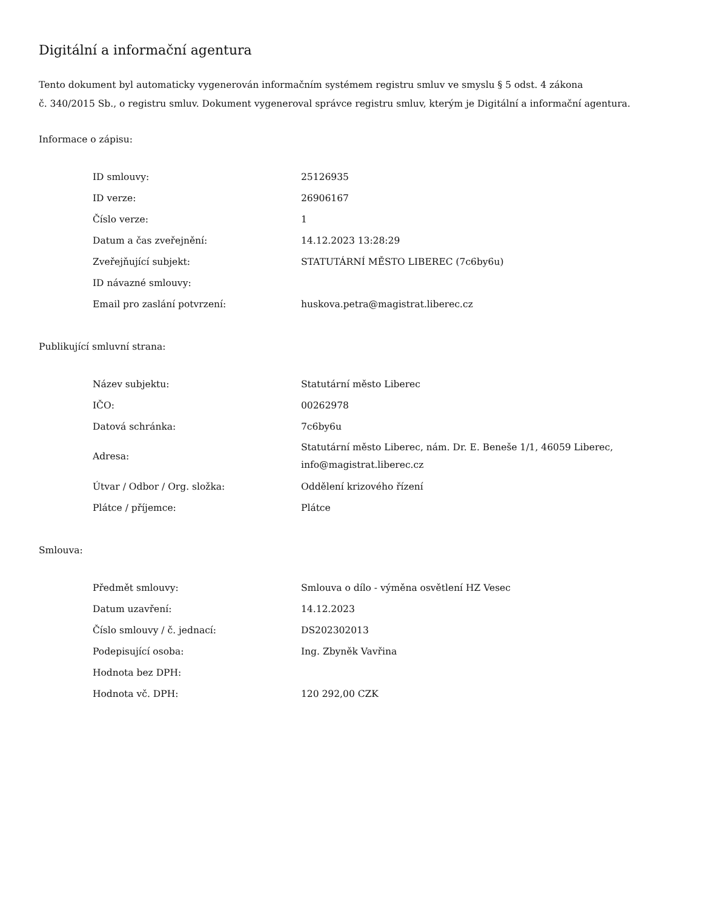Digitální a informační agentura
Tento dokument byl automaticky vygenerován informačním systémem registru smluv ve smyslu § 5 odst. 4 zákona
č. 340/2015 Sb., o registru smluv. Dokument vygeneroval správce registru smluv, kterým je Digitální a informační agentura.
Informace o zápisu:
| ID smlouvy: | 25126935 |
| ID verze: | 26906167 |
| Číslo verze: | 1 |
| Datum a čas zveřejnění: | 14.12.2023 13:28:29 |
| Zveřejňující subjekt: | STATUTÁRNÍ MĚSTO LIBEREC (7c6by6u) |
| ID návazné smlouvy: | |
| Email pro zaslání potvrzení: | huskova.petra@magistrat.liberec.cz |
Publikující smluvní strana:
| Název subjektu: | Statutární město Liberec |
| IČO: | 00262978 |
| Datová schránka: | 7c6by6u |
| Adresa: | Statutární město Liberec, nám. Dr. E. Beneše 1/1, 46059 Liberec, info@magistrat.liberec.cz |
| Útvar / Odbor / Org. složka: | Oddělení krizového řízení |
| Plátce / příjemce: | Plátce |
Smlouva:
| Předmět smlouvy: | Smlouva o dílo - výměna osvětlení HZ Vesec |
| Datum uzavření: | 14.12.2023 |
| Číslo smlouvy / č. jednací: | DS202302013 |
| Podepisující osoba: | Ing. Zbyněk Vavřina |
| Hodnota bez DPH: | |
| Hodnota vč. DPH: | 120 292,00 CZK |